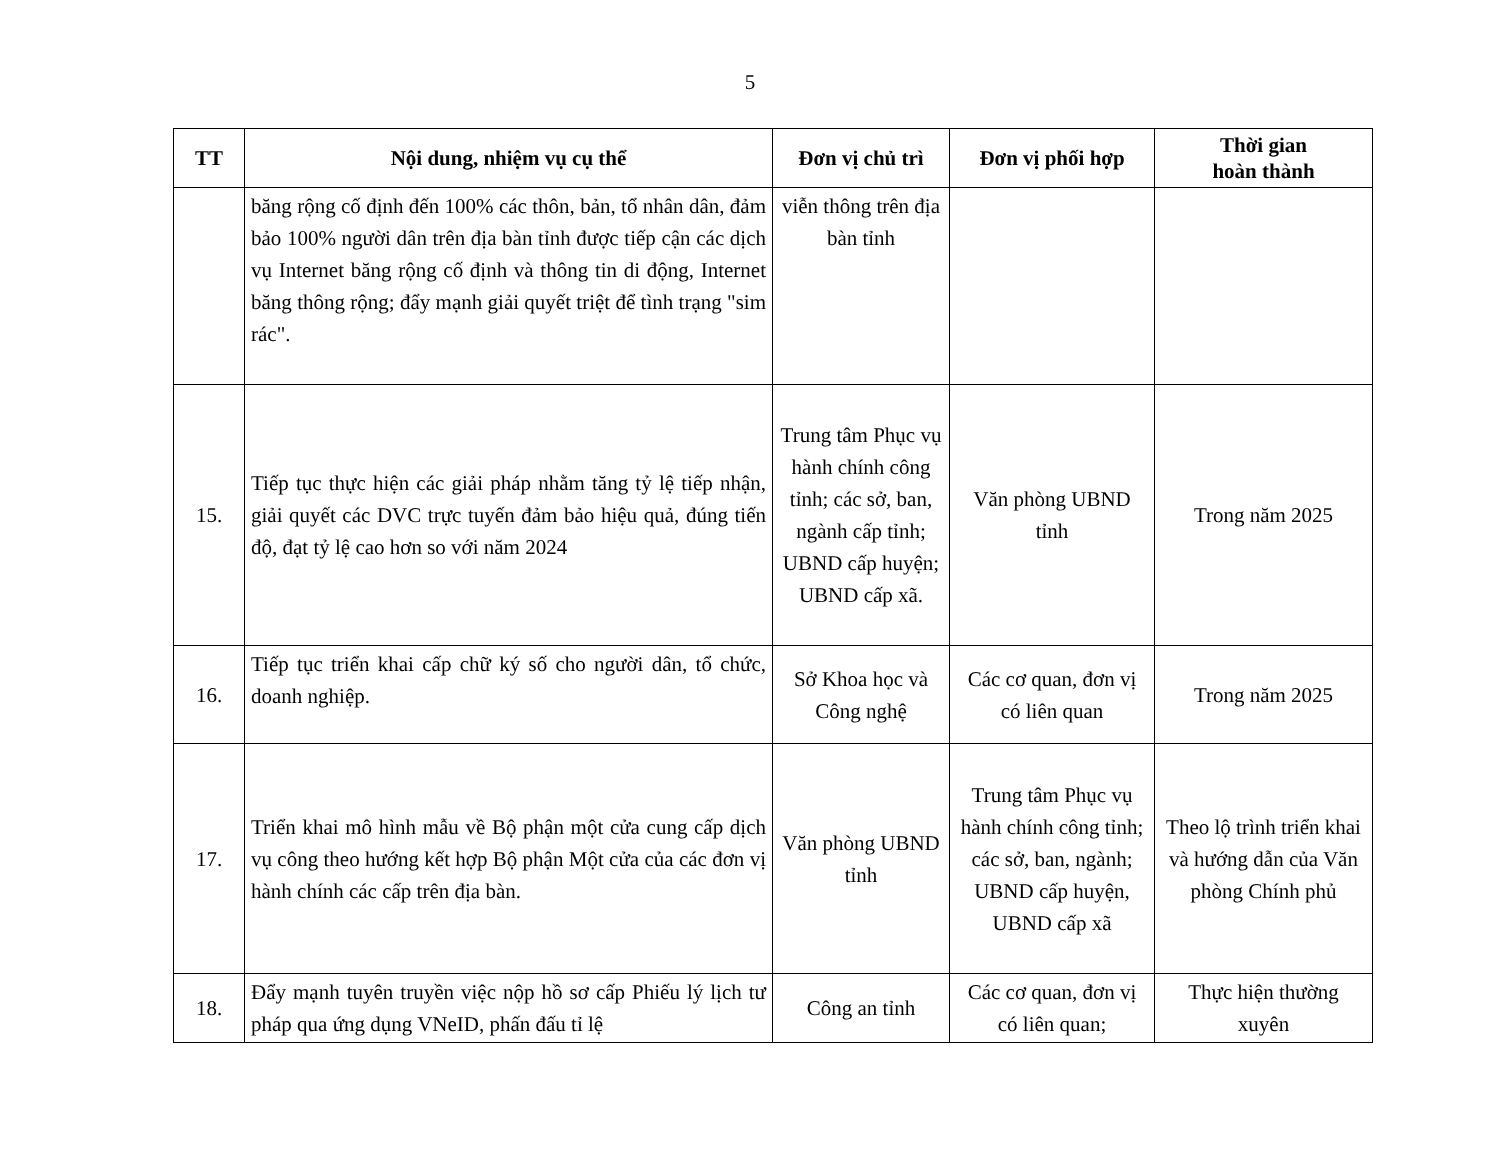5
| TT | Nội dung, nhiệm vụ cụ thể | Đơn vị chủ trì | Đơn vị phối hợp | Thời gian hoàn thành |
| --- | --- | --- | --- | --- |
| | băng rộng cố định đến 100% các thôn, bản, tổ nhân dân, đảm bảo 100% người dân trên địa bàn tỉnh được tiếp cận các dịch vụ Internet băng rộng cố định và thông tin di động, Internet băng thông rộng; đẩy mạnh giải quyết triệt để tình trạng "sim rác". | viễn thông trên địa bàn tỉnh | | |
| 15. | Tiếp tục thực hiện các giải pháp nhằm tăng tỷ lệ tiếp nhận, giải quyết các DVC trực tuyến đảm bảo hiệu quả, đúng tiến độ, đạt tỷ lệ cao hơn so với năm 2024 | Trung tâm Phục vụ hành chính công tỉnh; các sở, ban, ngành cấp tỉnh; UBND cấp huyện; UBND cấp xã. | Văn phòng UBND tỉnh | Trong năm 2025 |
| 16. | Tiếp tục triển khai cấp chữ ký số cho người dân, tổ chức, doanh nghiệp. | Sở Khoa học và Công nghệ | Các cơ quan, đơn vị có liên quan | Trong năm 2025 |
| 17. | Triển khai mô hình mẫu về Bộ phận một cửa cung cấp dịch vụ công theo hướng kết hợp Bộ phận Một cửa của các đơn vị hành chính các cấp trên địa bàn. | Văn phòng UBND tỉnh | Trung tâm Phục vụ hành chính công tỉnh; các sở, ban, ngành; UBND cấp huyện, UBND cấp xã | Theo lộ trình triển khai và hướng dẫn của Văn phòng Chính phủ |
| 18. | Đẩy mạnh tuyên truyền việc nộp hồ sơ cấp Phiếu lý lịch tư pháp qua ứng dụng VNeID, phấn đấu tỉ lệ | Công an tỉnh | Các cơ quan, đơn vị có liên quan; | Thực hiện thường xuyên |